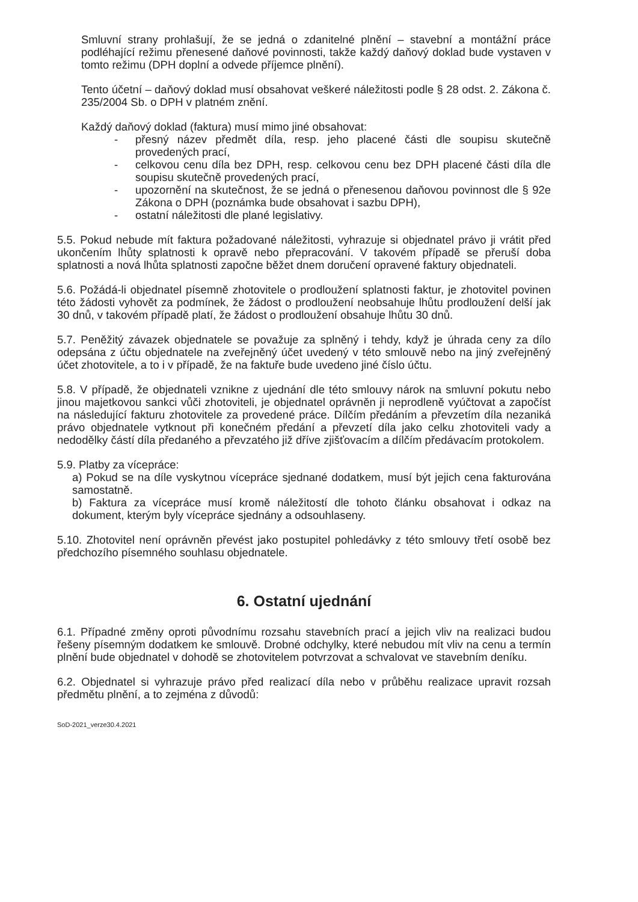Smluvní strany prohlašují, že se jedná o zdanitelné plnění – stavební a montážní práce podléhající režimu přenesené daňové povinnosti, takže každý daňový doklad bude vystaven v tomto režimu (DPH doplní a odvede příjemce plnění).
Tento účetní – daňový doklad musí obsahovat veškeré náležitosti podle § 28 odst. 2. Zákona č. 235/2004 Sb. o DPH v platném znění.
Každý daňový doklad (faktura) musí mimo jiné obsahovat:
- přesný název předmět díla, resp. jeho placené části dle soupisu skutečně provedených prací,
- celkovou cenu díla bez DPH, resp. celkovou cenu bez DPH placené části díla dle soupisu skutečně provedených prací,
- upozornění na skutečnost, že se jedná o přenesenou daňovou povinnost dle § 92e Zákona o DPH (poznámka bude obsahovat i sazbu DPH),
- ostatní náležitosti dle plané legislativy.
5.5. Pokud nebude mít faktura požadované náležitosti, vyhrazuje si objednatel právo ji vrátit před ukončením lhůty splatnosti k opravě nebo přepracování. V takovém případě se přeruší doba splatnosti a nová lhůta splatnosti započne běžet dnem doručení opravené faktury objednateli.
5.6. Požádá-li objednatel písemně zhotovitele o prodloužení splatnosti faktur, je zhotovitel povinen této žádosti vyhovět za podmínek, že žádost o prodloužení neobsahuje lhůtu prodloužení delší jak 30 dnů, v takovém případě platí, že žádost o prodloužení obsahuje lhůtu 30 dnů.
5.7. Peněžitý závazek objednatele se považuje za splněný i tehdy, když je úhrada ceny za dílo odepsána z účtu objednatele na zveřejněný účet uvedený v této smlouvě nebo na jiný zveřejněný účet zhotovitele, a to i v případě, že na faktuře bude uvedeno jiné číslo účtu.
5.8. V případě, že objednateli vznikne z ujednání dle této smlouvy nárok na smluvní pokutu nebo jinou majetkovou sankci vůči zhotoviteli, je objednatel oprávněn ji neprodleně vyúčtovat a započíst na následující fakturu zhotovitele za provedené práce. Dílčím předáním a převzetím díla nezaniká právo objednatele vytknout při konečném předání a převzetí díla jako celku zhotoviteli vady a nedodělky částí díla předaného a převzatého již dříve zjišťovacím a dílčím předávacím protokolem.
5.9. Platby za vícepráce:
a) Pokud se na díle vyskytnou vícepráce sjednané dodatkem, musí být jejich cena fakturována samostatně.
b) Faktura za vícepráce musí kromě náležitostí dle tohoto článku obsahovat i odkaz na dokument, kterým byly vícepráce sjednány a odsouhlaseny.
5.10. Zhotovitel není oprávněn převést jako postupitel pohledávky z této smlouvy třetí osobě bez předchozího písemného souhlasu objednatele.
6. Ostatní ujednání
6.1. Případné změny oproti původnímu rozsahu stavebních prací a jejich vliv na realizaci budou řešeny písemným dodatkem ke smlouvě. Drobné odchylky, které nebudou mít vliv na cenu a termín plnění bude objednatel v dohodě se zhotovitelem potvrzovat a schvalovat ve stavebním deníku.
6.2. Objednatel si vyhrazuje právo před realizací díla nebo v průběhu realizace upravit rozsah předmětu plnění, a to zejména z důvodů:
SoD-2021_verze30.4.2021